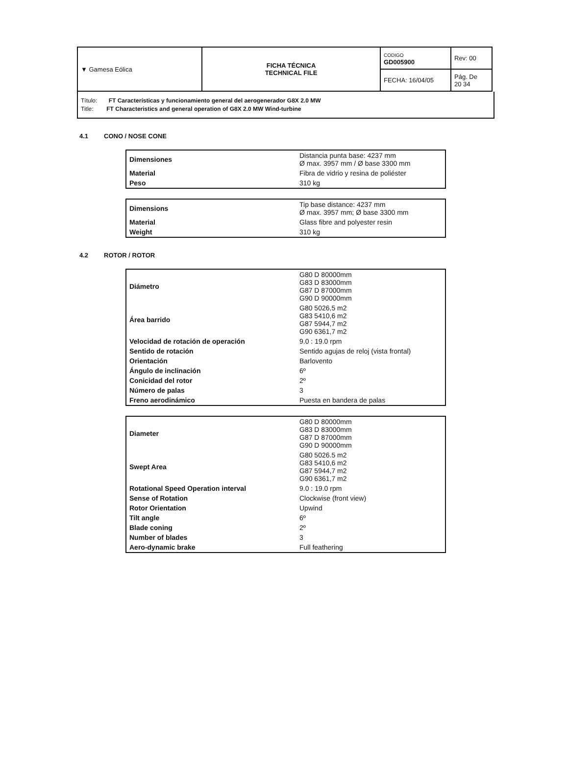| ▼ Gamesa Eólica | FICHA TÉCNICA TECHNICAL FILE | CODIGO GD005900 | Rev: 00 |
| | | FECHA: 16/04/05 | Pág. De 20 34 |
Título: FT Características y funcionamiento general del aerogenerador G8X 2.0 MW
Title: FT Characteristics and general operation of G8X 2.0 MW Wind-turbine
4.1 CONO / NOSE CONE
| Dimensiones | Distancia punta base: 4237 mm Ø max. 3957 mm / Ø base 3300 mm |
| Material | Fibra de vidrio y resina de poliéster |
| Peso | 310 kg |
| Dimensions | Tip base distance: 4237 mm Ø max. 3957 mm; Ø base 3300 mm |
| Material | Glass fibre and polyester resin |
| Weight | 310 kg |
4.2 ROTOR / ROTOR
| Diámetro | G80 D 80000mm G83 D 83000mm G87 D 87000mm G90 D 90000mm |
| Área barrido | G80 5026,5 m2 G83 5410,6 m2 G87 5944,7 m2 G90 6361,7 m2 |
| Velocidad de rotación de operación | 9.0 : 19.0 rpm |
| Sentido de rotación | Sentido agujas de reloj (vista frontal) |
| Orientación | Barlovento |
| Ángulo de inclinación | 6º |
| Conicidad del rotor | 2º |
| Número de palas | 3 |
| Freno aerodinámico | Puesta en bandera de palas |
| Diameter | G80 D 80000mm G83 D 83000mm G87 D 87000mm G90 D 90000mm |
| Swept Area | G80 5026.5 m2 G83 5410,6 m2 G87 5944,7 m2 G90 6361,7 m2 |
| Rotational Speed Operation interval | 9.0 : 19.0 rpm |
| Sense of Rotation | Clockwise (front view) |
| Rotor Orientation | Upwind |
| Tilt angle | 6º |
| Blade coning | 2º |
| Number of blades | 3 |
| Aero-dynamic brake | Full feathering |